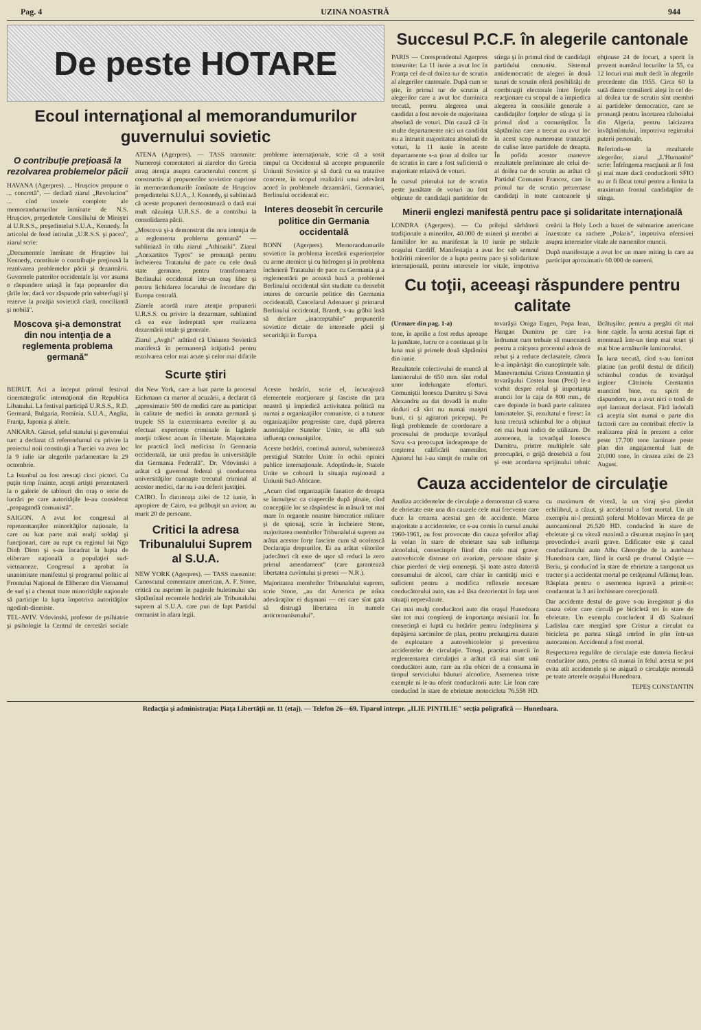Pag. 4 UZINA NOASTRĂ 944
De peste HOTARE
Ecoul internaţional al memorandumurilor guvernului sovietic
O contribuţie preţioasă la rezolvarea problemelor păcii
HAVANA (Agerpres). ... Hruşciov propune o ... concretă", — declară ziarul „Revolucion" ... cînd textele complete ale memorandumurilor înmînate de N.S. Hruşciov, preşedintele Consiliului de Miniştri al U.R.S.S., preşedintelui S.U.A., Kennedy. În articolul de fond intitulat „U.R.S.S. şi pacea", ziarul scrie:
„Documentele înmînate de Hruşciov lui Kennedy, constituie o contribuţie preţioasă la rezolvarea problemelor păcii şi dezarmării. Guvernele puterilor occidentale îşi vor asuma o răspundere uriaşă în faţa popoarelor din ţările lor, dacă vor răspunde prin subterfugii şi rezerve la poziţia sovietică clară, conciliantă şi nobilă".
Moscova şi-a demonstrat din nou intenţia de a reglementa problema germană"
ATENA (Agerpres). — TASS transmite: Numeroşi comentatori ai ziarelor din Grecia atrag atenţia asupra caracterului concret şi constructiv al propunerilor sovietice cuprinse în memorandumurile înmînate de Hruşciov preşedintelui S.U.A., J. Kennedy, şi subliniază că aceste propuneri demonstrează o dată mai mult năzuinţa U.R.S.S. de a contribui la consolidarea păcii.
„Moscova şi-a demonstrat din nou intenţia de a reglementa problema germană" — subliniază în titlu ziarul „Athinaiki". Ziarul „Anexartitos Typos" se pronunţă pentru încheierea Tratatului de pace cu cele două state germane, pentru transformarea Berlinului occidental într-un oraş liber şi pentru lichidarea focarului de încordare din Europa centrală.
Ziarele acordă mare atenţie propunerii U.R.S.S. cu privire la dezarmare, subliniind că ea este îndreptată spre realizarea dezarmării totale şi generale.
Ziarul „Avghi" arătînd că Uniunea Sovietică manifestă în permanenţă iniţiativă pentru rezolvarea celor mai acute şi celor mai dificile probleme internaţionale, scrie că a sosit timpul ca Occidentul să accepte propunerile Uniunii Sovietice şi să ducă cu ea tratative concrete, în scopul realizării unui adevărat acord în problemele dezarmării, Germaniei, Berlinului occidental etc.
Interes deosebit în cercurile politice din Germania occidentală
BONN (Agerpres). Memorandumurile sovietice în problema încetării experienţelor cu arme atomice şi cu hidrogen şi în problema încheierii Tratatului de pace cu Germania şi a reglementării pe această bază a problemei Berlinului occidental sînt studiate cu deosebit interes de cercurile politice din Germania occidentală. Cancelarul Adenauer şi primarul Berlinului occidental, Brandt, s-au grăbit însă să declare „inacceptabile" propunerile sovietice dictate de interesele păcii şi securităţii în Europa.
Scurte ştiri
BEIRUT. Aci a început primul festival cinematografic internaţional din Republica Libanului. La festival participă U.R.S.S., R.D. Germană, Bulgaria, Romînia, S.U.A., Anglia, Franţa, Japonia şi altele.
ANKARA. Gürsel, şeful statului şi guvernului turc a declarat că referendumul cu privire la proiectul noii constituţii a Turciei va avea loc la 9 iulie iar alegerile parlamentare la 29 octombrie.
La Istanbul au fost arestaţi cinci pictori. Cu puţin timp înainte, aceşti artişti prezentaseră la o galerie de tablouri din oraş o serie de lucrări pe care autorităţile le-au considerat „propagandă comunistă".
SAIGON. A avut loc congresul al reprezentanţilor minorităţilor naţionale, la care au luat parte mai mulţi soldaţi şi funcţionari, care au rupt cu regimul lui Ngo Dinh Diem şi s-au încadrat în lupta de eliberare naţională a populaţiei sud-vietnameze. Congresul a aprobat în unanimitate manifestul şi programul politic al Frontului Naţional de Eliberare din Vietnamul de sud şi a chemat toate minorităţile naţionale să participe la lupta împotriva autorităţilor ngodinh-diemiste.
TEL-AVIV. Vdovinski, profesor de psihiatrie şi psihologie la Centrul de cercetări sociale din New York, care a luat parte la procesul Eichmann ca martor al acuzării, a declarat că „aproximativ 500 de medici care au participat în calitate de medici în armata germană şi trupele SS la exterminarea evreilor şi au efectuat experienţe criminale în lagărele morţii trăiesc acum în libertate. Majoritatea lor practică încă medicina în Germania occidentală, iar unii predau în universităţile din Germania Federală". Dr. Vdovinski a arătat că guvernul federal şi conducerea universităţilor cunoaşte trecutul criminal al acestor medici, dar nu i-au deferit justiţiei.
CAIRO. În dimineaţa zilei de 12 iunie, în apropiere de Cairo, s-a prăbuşit un avion; au murit 20 de persoane.
Critici la adresa Tribunalului Suprem al S.U.A.
NEW YORK (Agerpres). — TASS transmite: Cunoscutul comentator american, A. F. Stone, critică cu asprime în paginile buletinului său săptămînal recentele hotărîri ale Tribunalului suprem al S.U.A. care pun de fapt Partidul comunist în afara legii.
Aceste hotărîri, scrie el, încurajează elementele reacţionare şi fasciste din ţara noastră şi împiedică activitatea politică nu numai a organizaţiilor comuniste, ci a tuturor organizaţiilor progresiste care, după părerea autorităţilor Statelor Unite, se află sub influenţa comuniştilor.
Aceste hotărîri, continuă autorul, subminează prestigiul Statelor Unite în ochii opiniei publice internaţionale. Adoptîndu-le, Statele Unite se coboară la situaţia ruşinoasă a Uniunii Sud-Africane.
„Acum cînd organizaţiile fanatice de dreapta se înmulţesc ca ciupercile după ploaie, cînd concepţiile lor se răspîndesc în măsură tot mai mare în organele noastre birocratice militare şi de spionaj, scrie în încheiere Stone, majoritatea membrilor Tribunalului suprem au arătat acestor forţe fasciste cum să ocolească Declaraţia drepturilor. Ei au arătat viitorilor judecători cît este de uşor să reduci la zero primul amendament" (care garantează libertatea cuvîntului şi presei — N.R.).
Majoritatea membrilor Tribunalului suprem, scrie Stone, „au dat America pe mîna adevăraţilor ei duşmani — cei care sînt gata să distrugă libertatea în numele anticomunismului".
Succesul P.C.F. în alegerile cantonale
PARIS — Corespondentul Agerpres transmite: La 11 iunie a avut loc în Franţa cel de-al doilea tur de scrutin al alegerilor cantonale. După cum se ştie, în primul tur de scrutin al alegerilor care a avut loc duminica trecută, pentru alegerea unui candidat a fost nevoie de majoritatea absolută de voturi. Din cauză că în multe departamente nici un candidat nu a întrunit majoritatea absolută de voturi, la 11 iunie în aceste departamente s-a ţinut al doilea tur de scrutin în care a fost suficientă o majoritate relativă de voturi.
În cursul primului tur de scrutin peste jumătate de voturi au fost obţinute de candidaţii partidelor de stînga şi în primul rînd de candidaţii partidului comunist. Sistemul antidemocratic de alegeri în două tururi de scrutin oferă posibilităţi de combinaţii electorale între forţele reacţionare cu scopul de a împiedica alegerea în consiliile generale a candidaţilor forţelor de stînga şi în primul rînd a comuniştilor. În săptămîna care a trecut au avut loc în acest scop numeroase tranzacţii de culise între partidele de dreapta. În pofida acestor manevre rezultatele preliminare ale celui de-al doilea tur de scrutin au arătat că Partidul Comunist Francez, care în primul tur de scrutin prezentase candidaţi în toate cantoanele şi obţinuse 24 de locuri, a sporit în prezent numărul locurilor la 55, cu 12 locuri mai mult decît în alegerile precedente din 1955. Circa 60 la sută dintre consilierii aleşi în cel de-al doilea tur de scrutin sînt membri ai partidelor democratice, care se pronunţă pentru încetarea războiului din Algeria, pentru laicizarea învăţămîntului, împotriva regimului puterii personale.
Referindu-se la rezultatele alegerilor, ziarul „L'Humanité" scrie: Înfrîngerea reacţiunii ar fi fost şi mai mare dacă conducătorii SFIO nu ar fi făcut totul pentru a limita la maximum frontul candidaţilor de stînga.
Minerii englezi manifestă pentru pace şi solidaritate internaţională
LONDRA (Agerpres). — Cu prilejul sărbătorii tradiţionale a minerilor, 40.000 de mineri şi membri ai familiilor lor au manifestat la 10 iunie pe străzile oraşului Cardiff. Manifestaţia a avut loc sub semnul hotărîrii minerilor de a lupta pentru pace şi solidaritate internaţională, pentru interesele lor vitale, împotriva creării la Holy Loch a bazei de submarine americane înzestrate cu rachete „Polaris", împotriva ofensivei asupra intereselor vitale ale oamenilor muncii.
După manifestaţie a avut loc un mare miting la care au participat aproximativ 60.000 de oameni.
Cu toţii, aceeaşi răspundere pentru calitate
(Urmare din pag. 1-a)
tone, în aprilie a fost redus aproape la jumătate, lucru ce a continuat şi în luna mai şi primele două săptămîni din iunie.
Rezultatele colectivului de muncă al laminorului de 650 mm. sînt rodul unor îndelungate eforturi. Comuniştii Ionescu Dumitru şi Savu Alexandru au dat dovadă în multe rînduri că sînt nu numai maiştri buni, ci şi agitatori pricepuţi. Pe lîngă problemele de coordonare a procesului de producţie tovarăşul Savu s-a preocupat îndeaproape de creşterea calificării oamenilor. Ajutorul lui l-au simţit de multe ori tovarăşii Oniga Eugen, Popa Ioan, Hangan Dumitru pe care i-a îndrumat cum trebuie să muncească pentru a micşora procentul admis de rebut şi a reduce declasatele, cărora le-a împărtăşit din cunoştinţele sale. Manevrantului Cristea Constantin şi tovarăşului Costea Ioan (Peci) le-a vorbit despre rolul şi importanţa muncii lor la caja de 800 mm., de care depinde în bună parte calitatea laminatelor. Şi, rezultatul e firesc: în luna trecută schimbul lor a obţinut cei mai buni indici de utilizare. De asemenea, la tovarăşul Ionescu Dumitru, printre multiplele sale preocupări, o grijă deosebită a fost şi este acordarea sprijinului tehnic lăcătuşilor, pentru a pregăti cît mai bine cajele. În urma acestui fapt ei montează într-un timp mai scurt şi mai bine armăturile laminorului.
În luna trecută, cînd s-au laminat platine (un profil destul de dificil) schimbul condus de tovarăşul inginer Cătrinoiu Constantin muncind bine, cu spirit de răspundere, nu a avut nici o tonă de oţel laminat declasat. Fără îndoială că aceştia sînt numai o parte din factorii care au contribuit efectiv la realizarea pînă în prezent a celor peste 17.700 tone laminate peste plan din angajamentul luat de 20.000 tone, în cinstea zilei de 23 August.
Cauza accidentelor de circulaţie
Analiza accidentelor de circulaţie a demonstrat că starea de ebrietate este una din cauzele cele mai frecvente care duce la crearea acestui gen de accidente. Marea majoritate a accidentelor, ce s-au comis în cursul anului 1960-1961, au fost provocate din cauza şoferilor aflaţi la volan în stare de ebrietate sau sub influenţa alcoolului, consecinţele fiind din cele mai grave: autovehicole distruse ori avariate, persoane rănite şi chiar pierderi de vieţi omeneşti. Şi toate astea datorită consumului de alcool, care chiar în cantităţi mici e suficient pentru a modifica reflexele necesare conducătorului auto, sau a-l lăsa dezorientat în faţa unei situaţii neprevăzute.
Cei mai mulţi conducători auto din oraşul Hunedoara sînt tot mai conştienţi de importanţa misiunii lor. În consecinţă ei luptă cu hotărîre pentru îndeplinirea şi depăşirea sarcinilor de plan, pentru prelungirea duratei de exploatare a autovehicolelor şi prevenirea accidentelor de circulaţie. Totuşi, practica muncii în reglementarea circulaţiei a arătat că mai sînt unii conducători auto, care au rău obicei de a consuma în timpul serviciului băuturi alcoolice. Asemenea triste exemple ni le-au oferit conducătorii auto: Lie Ioan care conducînd în stare de ebrietate motocicleta 76.558 HD. cu maximum de viteză, la un viraj şi-a pierdut echilibrul, a căzut, şi accidentul a fost mortal. Un alt exemplu ni-l prezintă şoferul Moldovan Mircea de pe autocamionul 26.520 HD. conducînd în stare de ebrietate şi cu viteză maximă a răsturnat maşina în şanţ provocîndu-i avarii grave. Edificator este şi cazul conducătorului auto Albu Gheorghe de la autobaza Hunedoara care, fiind în cursă pe drumul Orăştie — Beriu, şi conducînd în stare de ebrietate a tamponat un tractor şi a accidentat mortal pe cetăţeanul Adămuţ Ioan. Răsplata pentru o asemenea ispravă a primit-o: condamnat la 3 ani închisoare corecţională.
Dar accidente destul de grave s-au înregistrat şi din cauza celor care circulă pe bicicletă tot în stare de ebrietate. Un exemplu concludent il dă Szalmari Ladislau care mergînd spre Cristur a circulat cu bicicleta pe partea stîngă intrînd în plin într-un autocamion. Accidentul a fost mortal.
Respectarea regulilor de circulaţie este datoria fiecărui conducător auto, pentru că numai în felul acesta se pot evita atît accidentele şi se asigură o circulaţie normală pe toate arterele oraşului Hunedoara.
TEPEŞ CONSTANTIN
Redacţia şi administraţia: Piaţa Libertăţii nr. 11 (etaj). — Telefon 26—69. Tiparul întrepr. „ILIE PINTILIE" secţia poligrafică — Hunedoara.